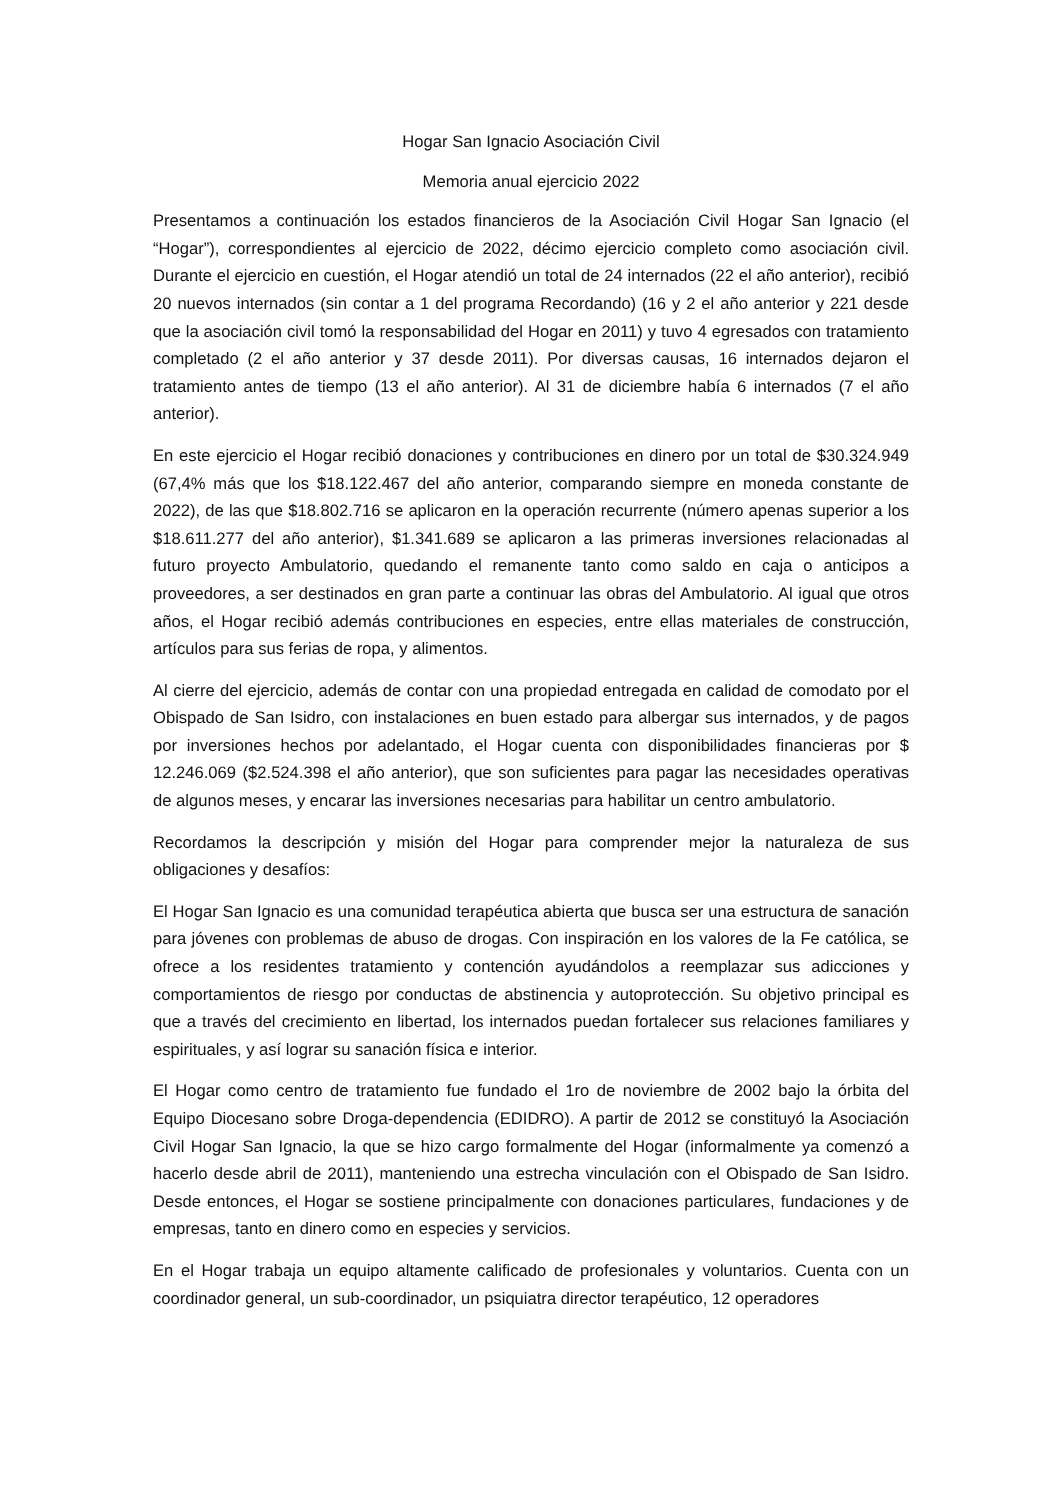Hogar San Ignacio Asociación Civil
Memoria anual ejercicio 2022
Presentamos a continuación los estados financieros de la Asociación Civil Hogar San Ignacio (el “Hogar”), correspondientes al ejercicio de 2022, décimo ejercicio completo como asociación civil. Durante el ejercicio en cuestión, el Hogar atendió un total de 24 internados (22 el año anterior), recibió 20 nuevos internados (sin contar a 1 del programa Recordando) (16 y 2 el año anterior y 221 desde que la asociación civil tomó la responsabilidad del Hogar en 2011) y tuvo 4 egresados con tratamiento completado (2 el año anterior y 37 desde 2011). Por diversas causas, 16 internados dejaron el tratamiento antes de tiempo (13 el año anterior). Al 31 de diciembre había 6 internados (7 el año anterior).
En este ejercicio el Hogar recibió donaciones y contribuciones en dinero por un total de $30.324.949 (67,4% más que los $18.122.467 del año anterior, comparando siempre en moneda constante de 2022), de las que $18.802.716 se aplicaron en la operación recurrente (número apenas superior a los $18.611.277 del año anterior), $1.341.689 se aplicaron a las primeras inversiones relacionadas al futuro proyecto Ambulatorio, quedando el remanente tanto como saldo en caja o anticipos a proveedores, a ser destinados en gran parte a continuar las obras del Ambulatorio. Al igual que otros años, el Hogar recibió además contribuciones en especies, entre ellas materiales de construcción, artículos para sus ferias de ropa, y alimentos.
Al cierre del ejercicio, además de contar con una propiedad entregada en calidad de comodato por el Obispado de San Isidro, con instalaciones en buen estado para albergar sus internados, y de pagos por inversiones hechos por adelantado, el Hogar cuenta con disponibilidades financieras por $ 12.246.069 ($2.524.398 el año anterior), que son suficientes para pagar las necesidades operativas de algunos meses, y encarar las inversiones necesarias para habilitar un centro ambulatorio.
Recordamos la descripción y misión del Hogar para comprender mejor la naturaleza de sus obligaciones y desafíos:
El Hogar San Ignacio es una comunidad terapéutica abierta que busca ser una estructura de sanación para jóvenes con problemas de abuso de drogas. Con inspiración en los valores de la Fe católica, se ofrece a los residentes tratamiento y contención ayudándolos a reemplazar sus adicciones y comportamientos de riesgo por conductas de abstinencia y autoprotección. Su objetivo principal es que a través del crecimiento en libertad, los internados puedan fortalecer sus relaciones familiares y espirituales, y así lograr su sanación física e interior.
El Hogar como centro de tratamiento fue fundado el 1ro de noviembre de 2002 bajo la órbita del Equipo Diocesano sobre Droga-dependencia (EDIDRO). A partir de 2012 se constituyó la Asociación Civil Hogar San Ignacio, la que se hizo cargo formalmente del Hogar (informalmente ya comenzó a hacerlo desde abril de 2011), manteniendo una estrecha vinculación con el Obispado de San Isidro. Desde entonces, el Hogar se sostiene principalmente con donaciones particulares, fundaciones y de empresas, tanto en dinero como en especies y servicios.
En el Hogar trabaja un equipo altamente calificado de profesionales y voluntarios. Cuenta con un coordinador general, un sub-coordinador, un psiquiatra director terapéutico, 12 operadores